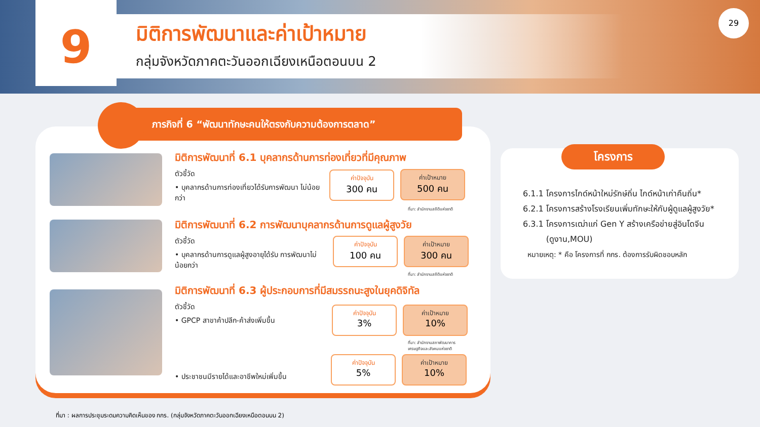9
มิติการพัฒนาและค่าเป้าหมาย
กลุ่มจังหวัดภาคตะวันออกเฉียงเหนือตอนบน 2
29
ภารกิจที่ 6 “พัฒนาทักษะคนให้ตรงกับความต้องการตลาด”
มิติการพัฒนาที่ 6.1 บุคลากรด้านการท่องเที่ยวที่มีคุณภาพ
ตัวชี้วัด
• บุคลากรด้านการท่องเที่ยวได้รับการพัฒนา ไม่น้อยกว่า
ค่าปัจจุบัน
300 คน
ค่าเป้าหมาย
500 คน
ที่มา: สำนักงานสถิติแห่งชาติ
มิติการพัฒนาที่ 6.2 การพัฒนาบุคลากรด้านการดูแลผู้สูงวัย
ตัวชี้วัด
• บุคลากรด้านการดูแลผู้สูงอายุได้รับ การพัฒนาไม่น้อยกว่า
ค่าปัจจุบัน
100 คน
ค่าเป้าหมาย
300 คน
ที่มา: สำนักงานสถิติแห่งชาติ
มิติการพัฒนาที่ 6.3 ผู้ประกอบการที่มีสมรรถนะสูงในยุคดิจิทัล
ตัวชี้วัด
• GPCP สาขาค้าปลีก-ค้าส่งเพิ่มขึ้น
ค่าปัจจุบัน
3%
ค่าเป้าหมาย
10%
ที่มา: สำนักงานสภาพัฒนาการ
เศรษฐกิจและสังคมแห่งชาติ
• ประชาชนมีรายได้และอาชีพใหม่เพิ่มขึ้น
ค่าปัจจุบัน
5%
ค่าเป้าหมาย
10%
โครงการ
6.1.1 โครงการไกด์หน้าใหม่รักษ์ถิ่น ไกด์หน้าเก่าคืนถิ่น*
6.2.1 โครงการสร้างโรงเรียนเพิ่มทักษะให้กับผู้ดูแลผู้สูงวัย*
6.3.1 โครงการเฒ่าแก่ Gen Y สร้างเครือข่ายสู่อินโดจีน
(ดูงาน,MOU)
หมายเหตุ: * คือ โครงการที่ กกร. ต้องการรับผิดชอบหลัก
ที่มา : ผลการประชุมระดมความคิดเห็นของ กกร. (กลุ่มจังหวัดภาคตะวันออกเฉียงเหนือตอนบน 2)